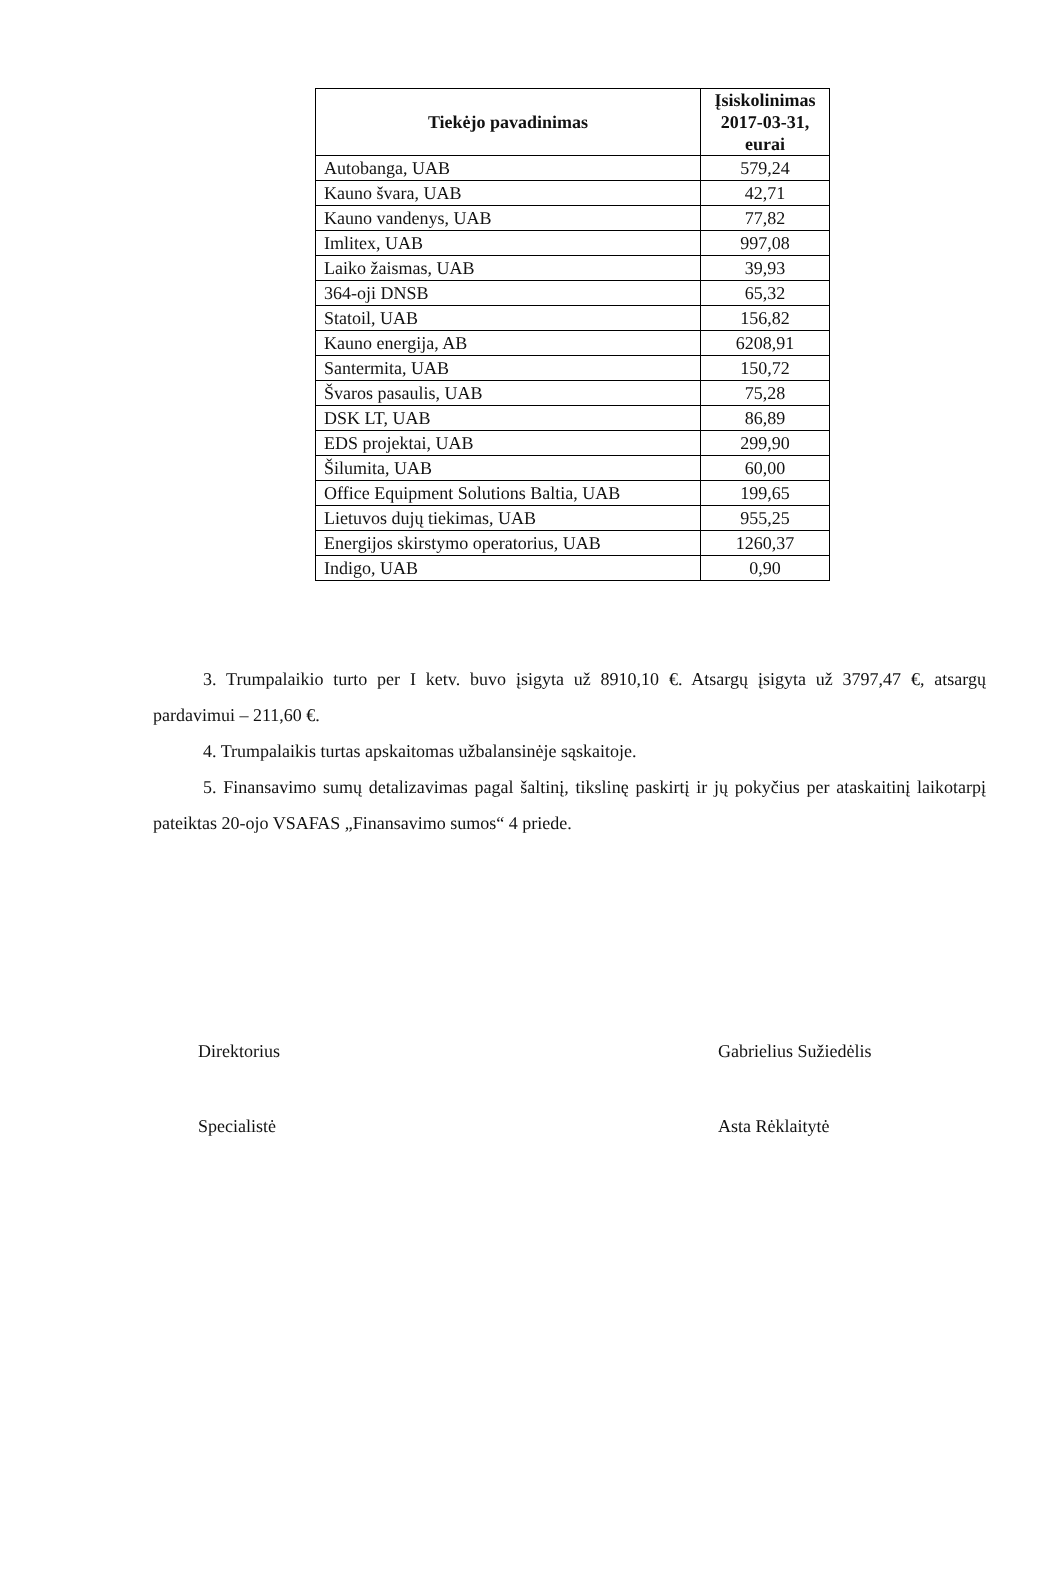| Tiekėjo pavadinimas | Įsiskolinimas 2017-03-31, eurai |
| --- | --- |
| Autobanga, UAB | 579,24 |
| Kauno švara, UAB | 42,71 |
| Kauno vandenys, UAB | 77,82 |
| Imlitex, UAB | 997,08 |
| Laiko žaismas, UAB | 39,93 |
| 364-oji DNSB | 65,32 |
| Statoil, UAB | 156,82 |
| Kauno energija, AB | 6208,91 |
| Santermita, UAB | 150,72 |
| Švaros pasaulis, UAB | 75,28 |
| DSK LT, UAB | 86,89 |
| EDS projektai, UAB | 299,90 |
| Šilumita, UAB | 60,00 |
| Office Equipment Solutions Baltia, UAB | 199,65 |
| Lietuvos dujų tiekimas, UAB | 955,25 |
| Energijos skirstymo operatorius, UAB | 1260,37 |
| Indigo, UAB | 0,90 |
3. Trumpalaikio turto per I ketv. buvo įsigyta už 8910,10 €. Atsargų įsigyta už 3797,47 €, atsargų pardavimui – 211,60 €.
4. Trumpalaikis turtas apskaitomas užbalansinėje sąskaitoje.
5. Finansavimo sumų detalizavimas pagal šaltinį, tikslinę paskirtį ir jų pokyčius per ataskaitinį laikotarpį pateiktas 20-ojo VSAFAS „Finansavimo sumos“ 4 priede.
Direktorius Gabrielius Sužiedėlis
Specialistė Asta Rėklaitytė